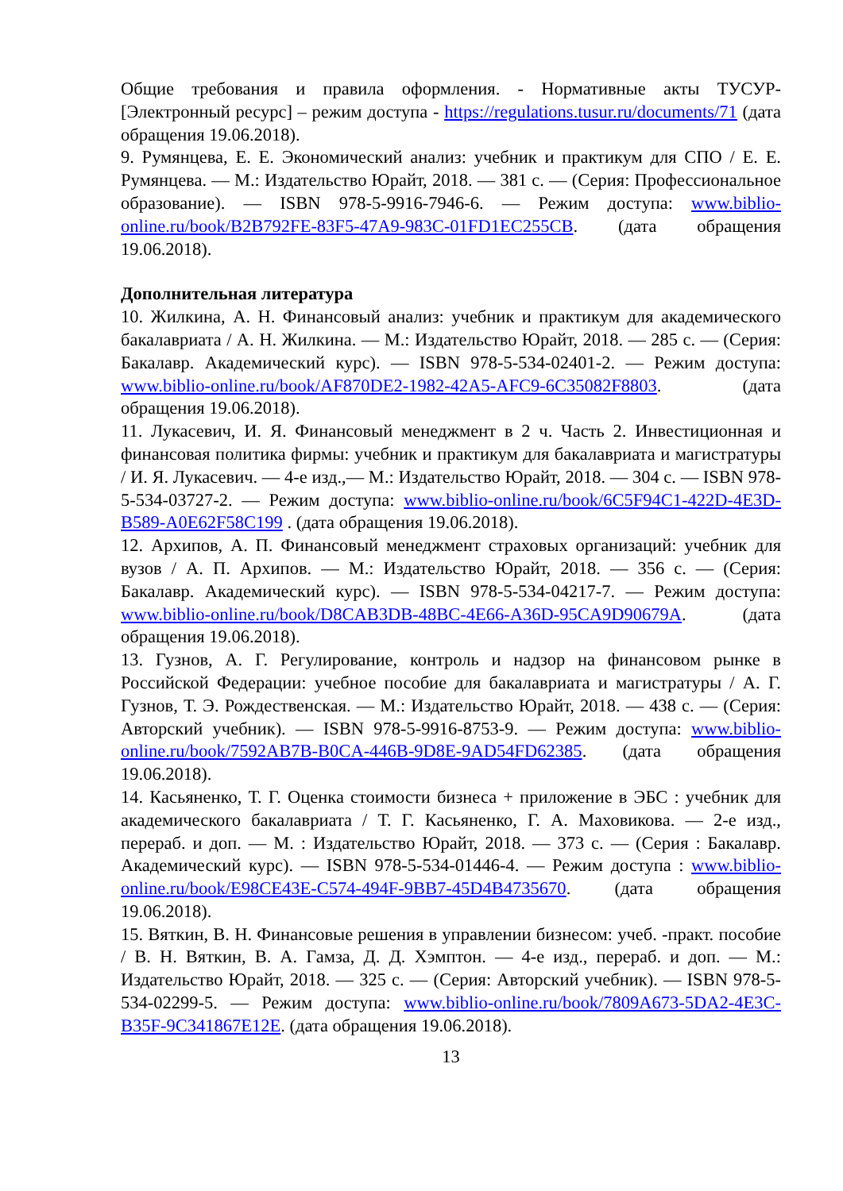Общие требования и правила оформления. - Нормативные акты ТУСУР- [Электронный ресурс] – режим доступа - https://regulations.tusur.ru/documents/71 (дата обращения 19.06.2018).
9. Румянцева, Е. Е. Экономический анализ: учебник и практикум для СПО / Е. Е. Румянцева. — М.: Издательство Юрайт, 2018. — 381 с. — (Серия: Профессиональное образование). — ISBN 978-5-9916-7946-6. — Режим доступа: www.biblio-online.ru/book/B2B792FE-83F5-47A9-983C-01FD1EC255CB. (дата обращения 19.06.2018).
Дополнительная литература
10. Жилкина, А. Н. Финансовый анализ: учебник и практикум для академического бакалавриата / А. Н. Жилкина. — М.: Издательство Юрайт, 2018. — 285 с. — (Серия: Бакалавр. Академический курс). — ISBN 978-5-534-02401-2. — Режим доступа: www.biblio-online.ru/book/AF870DE2-1982-42A5-AFC9-6C35082F8803. (дата обращения 19.06.2018).
11. Лукасевич, И. Я. Финансовый менеджмент в 2 ч. Часть 2. Инвестиционная и финансовая политика фирмы: учебник и практикум для бакалавриата и магистратуры / И. Я. Лукасевич. — 4-е изд.,— М.: Издательство Юрайт, 2018. — 304 с. — ISBN 978-5-534-03727-2. — Режим доступа: www.biblio-online.ru/book/6C5F94C1-422D-4E3D-B589-A0E62F58C199 . (дата обращения 19.06.2018).
12. Архипов, А. П. Финансовый менеджмент страховых организаций: учебник для вузов / А. П. Архипов. — М.: Издательство Юрайт, 2018. — 356 с. — (Серия: Бакалавр. Академический курс). — ISBN 978-5-534-04217-7. — Режим доступа: www.biblio-online.ru/book/D8CAB3DB-48BC-4E66-A36D-95CA9D90679A. (дата обращения 19.06.2018).
13. Гузнов, А. Г. Регулирование, контроль и надзор на финансовом рынке в Российской Федерации: учебное пособие для бакалавриата и магистратуры / А. Г. Гузнов, Т. Э. Рождественская. — М.: Издательство Юрайт, 2018. — 438 с. — (Серия: Авторский учебник). — ISBN 978-5-9916-8753-9. — Режим доступа: www.biblio-online.ru/book/7592AB7B-B0CA-446B-9D8E-9AD54FD62385. (дата обращения 19.06.2018).
14. Касьяненко, Т. Г. Оценка стоимости бизнеса + приложение в ЭБС : учебник для академического бакалавриата / Т. Г. Касьяненко, Г. А. Маховикова. — 2-е изд., перераб. и доп. — М. : Издательство Юрайт, 2018. — 373 с. — (Серия : Бакалавр. Академический курс). — ISBN 978-5-534-01446-4. — Режим доступа : www.biblio-online.ru/book/E98CE43E-C574-494F-9BB7-45D4B4735670. (дата обращения 19.06.2018).
15. Вяткин, В. Н. Финансовые решения в управлении бизнесом: учеб. -практ. пособие / В. Н. Вяткин, В. А. Гамза, Д. Д. Хэмптон. — 4-е изд., перераб. и доп. — М.: Издательство Юрайт, 2018. — 325 с. — (Серия: Авторский учебник). — ISBN 978-5-534-02299-5. — Режим доступа: www.biblio-online.ru/book/7809A673-5DA2-4E3C-B35F-9C341867E12E. (дата обращения 19.06.2018).
13